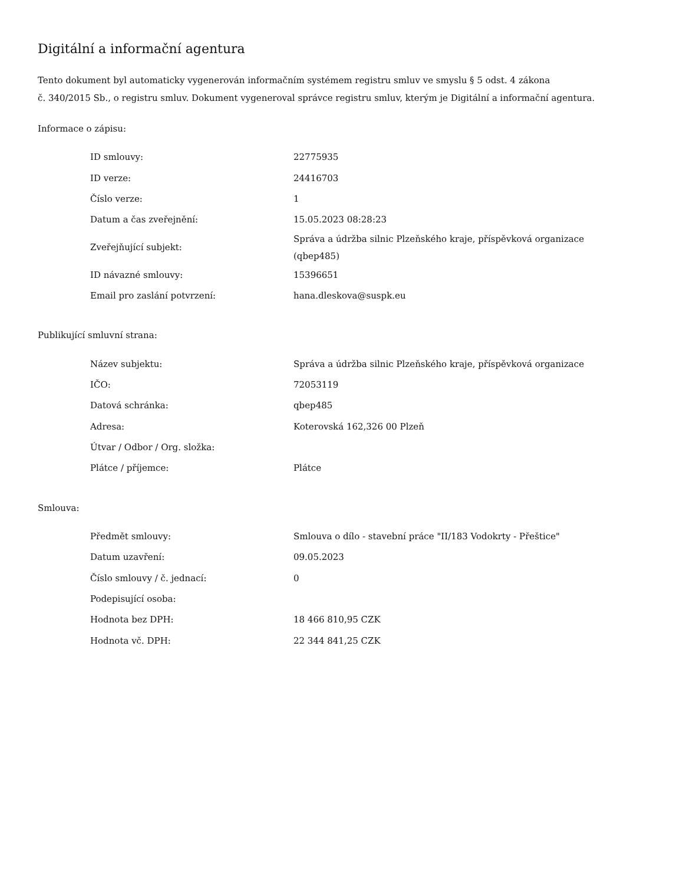Digitální a informační agentura
Tento dokument byl automaticky vygenerován informačním systémem registru smluv ve smyslu § 5 odst. 4 zákona
č. 340/2015 Sb., o registru smluv. Dokument vygeneroval správce registru smluv, kterým je Digitální a informační agentura.
Informace o zápisu:
| ID smlouvy: | 22775935 |
| ID verze: | 24416703 |
| Číslo verze: | 1 |
| Datum a čas zveřejnění: | 15.05.2023 08:28:23 |
| Zveřejňující subjekt: | Správa a údržba silnic Plzeňského kraje, příspěvková organizace (qbep485) |
| ID návazné smlouvy: | 15396651 |
| Email pro zaslání potvrzení: | hana.dleskova@suspk.eu |
Publikující smluvní strana:
| Název subjektu: | Správa a údržba silnic Plzeňského kraje, příspěvková organizace |
| IČO: | 72053119 |
| Datová schránka: | qbep485 |
| Adresa: | Koterovská 162,326 00 Plzeň |
| Útvar / Odbor / Org. složka: | |
| Plátce / příjemce: | Plátce |
Smlouva:
| Předmět smlouvy: | Smlouva o dílo - stavební práce "II/183 Vodokrty - Přeštice" |
| Datum uzavření: | 09.05.2023 |
| Číslo smlouvy / č. jednací: | 0 |
| Podepisující osoba: | |
| Hodnota bez DPH: | 18 466 810,95 CZK |
| Hodnota vč. DPH: | 22 344 841,25 CZK |